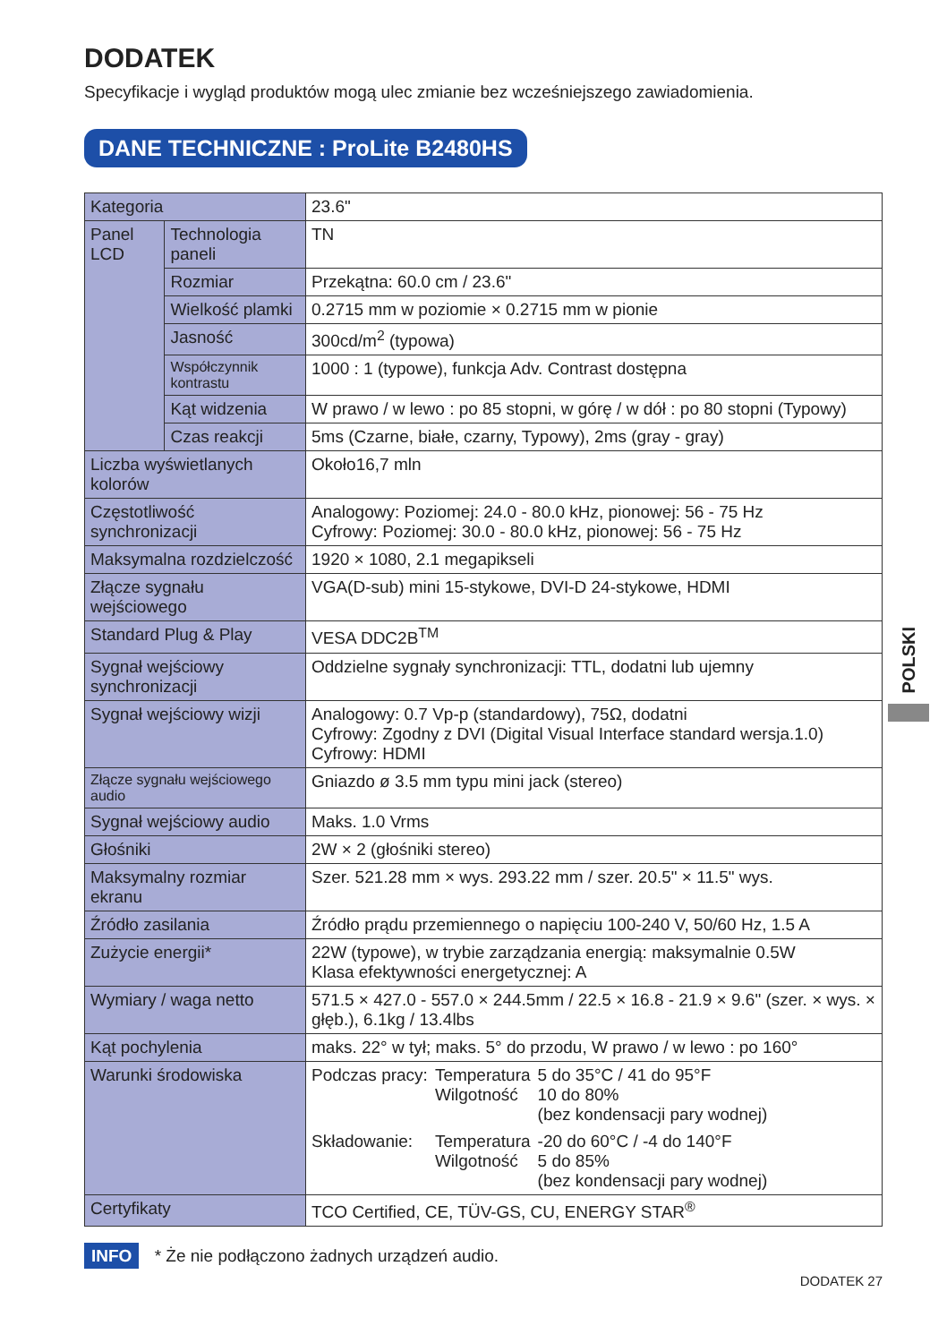DODATEK
Specyfikacje i wygląd produktów mogą ulec zmianie bez wcześniejszego zawiadomienia.
DANE TECHNICZNE : ProLite B2480HS
| Kategoria | | 23.6" |
| Panel LCD | Technologia paneli | TN |
| | Rozmiar | Przekątna: 60.0 cm / 23.6" |
| | Wielkość plamki | 0.2715 mm w poziomie × 0.2715 mm w pionie |
| | Jasność | 300cd/m<sup>2</sup> (typowa) |
| | Współczynnik kontrastu | 1000 : 1 (typowe), funkcja Adv. Contrast dostępna |
| | Kąt widzenia | W prawo / w lewo : po 85 stopni, w górę / w dół : po 80 stopni (Typowy) |
| | Czas reakcji | 5ms (Czarne, białe, czarny, Typowy), 2ms (gray - gray) |
| Liczba wyświetlanych kolorów | | Około16,7 mln |
| Częstotliwość synchronizacji | | Analogowy: Poziomej: 24.0 - 80.0 kHz, pionowej: 56 - 75 Hz Cyfrowy: Poziomej: 30.0 - 80.0 kHz, pionowej: 56 - 75 Hz |
| Maksymalna rozdzielczość | | 1920 × 1080, 2.1 megapikseli |
| Złącze sygnału wejściowego | | VGA(D-sub) mini 15-stykowe, DVI-D 24-stykowe, HDMI |
| Standard Plug & Play | | VESA DDC2B<sup>TM</sup> |
| Sygnał wejściowy synchronizacji | | Oddzielne sygnały synchronizacji: TTL, dodatni lub ujemny |
| Sygnał wejściowy wizji | | Analogowy: 0.7 Vp-p (standardowy), 75Ω, dodatni Cyfrowy: Zgodny z DVI (Digital Visual Interface standard wersja.1.0) Cyfrowy: HDMI |
| Złącze sygnału wejściowego audio | | Gniazdo ø 3.5 mm typu mini jack (stereo) |
| Sygnał wejściowy audio | | Maks. 1.0 Vrms |
| Głośniki | | 2W × 2 (głośniki stereo) |
| Maksymalny rozmiar ekranu | | Szer. 521.28 mm × wys. 293.22 mm / szer. 20.5" × 11.5" wys. |
| Źródło zasilania | | Źródło prądu przemiennego o napięciu 100-240 V, 50/60 Hz, 1.5 A |
| Zużycie energii* | | 22W (typowe), w trybie zarządzania energią: maksymalnie 0.5W Klasa efektywności energetycznej: A |
| Wymiary / waga netto | | 571.5 × 427.0 - 557.0 × 244.5mm / 22.5 × 16.8 - 21.9 × 9.6" (szer. × wys. × głęb.), 6.1kg / 13.4lbs |
| Kąt pochylenia | | maks. 22° w tył; maks. 5° do przodu, W prawo / w lewo : po 160° |
| Warunki środowiska | | / Podczas pracy: / Temperatura Wilgotność / 5 do 35°C / 41 do 95°F 10 do 80% (bez kondensacji pary wodnej) / / Składowanie: / Temperatura Wilgotność / -20 do 60°C / -4 do 140°F 5 do 85% (bez kondensacji pary wodnej) / |
| Certyfikaty | | TCO Certified, CE, TÜV-GS, CU, ENERGY STAR<sup>®</sup> |
INFO * Że nie podłączono żadnych urządzeń audio.
POLSKI
DODATEK 27